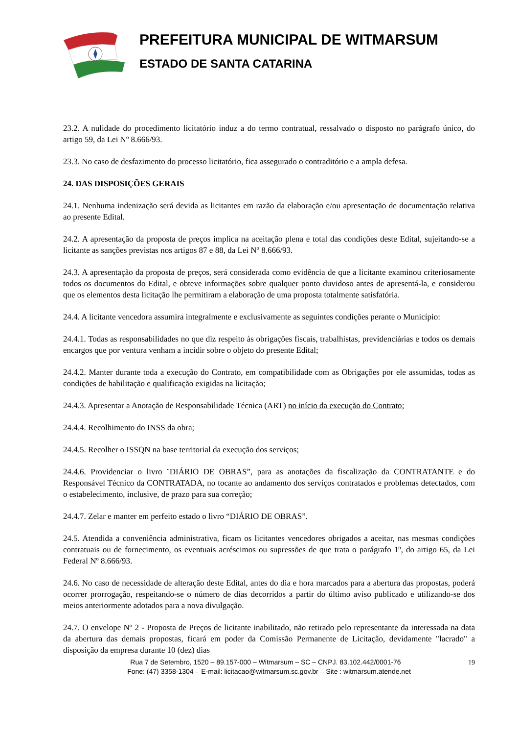PREFEITURA MUNICIPAL DE WITMARSUM
ESTADO DE SANTA CATARINA
23.2. A nulidade do procedimento licitatório induz a do termo contratual, ressalvado o disposto no parágrafo único, do artigo 59, da Lei Nº 8.666/93.
23.3. No caso de desfazimento do processo licitatório, fica assegurado o contraditório e a ampla defesa.
24. DAS DISPOSIÇÕES GERAIS
24.1. Nenhuma indenização será devida as licitantes em razão da elaboração e/ou apresentação de documentação relativa ao presente Edital.
24.2. A apresentação da proposta de preços implica na aceitação plena e total das condições deste Edital, sujeitando-se a licitante as sanções previstas nos artigos 87 e 88, da Lei Nº 8.666/93.
24.3. A apresentação da proposta de preços, será considerada como evidência de que a licitante examinou criteriosamente todos os documentos do Edital, e obteve informações sobre qualquer ponto duvidoso antes de apresentá-la, e considerou que os elementos desta licitação lhe permitiram a elaboração de uma proposta totalmente satisfatória.
24.4. A licitante vencedora assumira integralmente e exclusivamente as seguintes condições perante o Município:
24.4.1. Todas as responsabilidades no que diz respeito às obrigações fiscais, trabalhistas, previdenciárias e todos os demais encargos que por ventura venham a incidir sobre o objeto do presente Edital;
24.4.2. Manter durante toda a execução do Contrato, em compatibilidade com as Obrigações por ele assumidas, todas as condições de habilitação e qualificação exigidas na licitação;
24.4.3. Apresentar a Anotação de Responsabilidade Técnica (ART) no início da execução do Contrato;
24.4.4. Recolhimento do INSS da obra;
24.4.5. Recolher o ISSQN na base territorial da execução dos serviços;
24.4.6. Providenciar o livro ¨DIÁRIO DE OBRAS”, para as anotações da fiscalização da CONTRATANTE e do Responsável Técnico da CONTRATADA, no tocante ao andamento dos serviços contratados e problemas detectados, com o estabelecimento, inclusive, de prazo para sua correção;
24.4.7. Zelar e manter em perfeito estado o livro “DIÁRIO DE OBRAS”.
24.5. Atendida a conveniência administrativa, ficam os licitantes vencedores obrigados a aceitar, nas mesmas condições contratuais ou de fornecimento, os eventuais acréscimos ou supressões de que trata o parágrafo 1º, do artigo 65, da Lei Federal Nº 8.666/93.
24.6. No caso de necessidade de alteração deste Edital, antes do dia e hora marcados para a abertura das propostas, poderá ocorrer prorrogação, respeitando-se o número de dias decorridos a partir do último aviso publicado e utilizando-se dos meios anteriormente adotados para a nova divulgação.
24.7. O envelope Nº 2 - Proposta de Preços de licitante inabilitado, não retirado pelo representante da interessada na data da abertura das demais propostas, ficará em poder da Comissão Permanente de Licitação, devidamente "lacrado" a disposição da empresa durante 10 (dez) dias
19 Rua 7 de Setembro, 1520 – 89.157-000 – Witmarsum – SC – CNPJ. 83.102.442/0001-76
Fone: (47) 3358-1304 – E-mail: licitacao@witmarsum.sc.gov.br – Site : witmarsum.atende.net